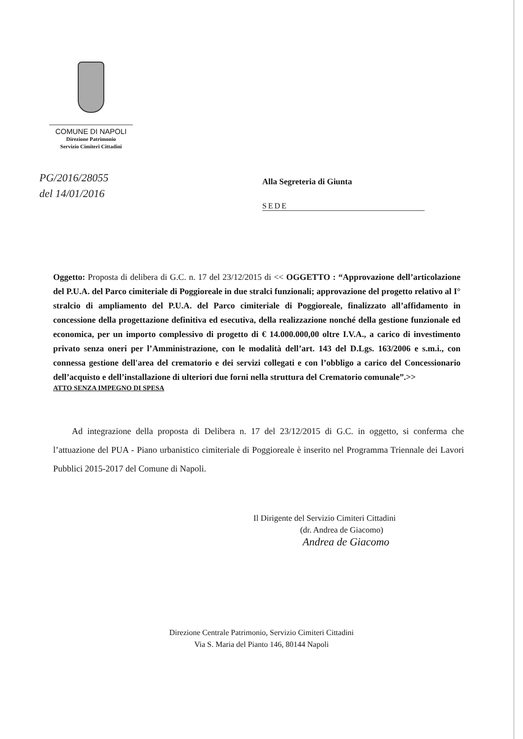COMUNE DI NAPOLI
Direzione Patrimonio
Servizio Cimiteri Cittadini
PG/2016/28055
del 14/01/2016
Alla Segreteria di Giunta
SEDE
Oggetto: Proposta di delibera di G.C. n. 17 del 23/12/2015 di << OGGETTO : “Approvazione dell’articolazione del P.U.A. del Parco cimiteriale di Poggioreale in due stralci funzionali; approvazione del progetto relativo al I° stralcio di ampliamento del P.U.A. del Parco cimiteriale di Poggioreale, finalizzato all’affidamento in concessione della progettazione definitiva ed esecutiva, della realizzazione nonché della gestione funzionale ed economica, per un importo complessivo di progetto di € 14.000.000,00 oltre I.V.A., a carico di investimento privato senza oneri per l’Amministrazione, con le modalità dell’art. 143 del D.Lgs. 163/2006 e s.m.i., con connessa gestione dell'area del crematorio e dei servizi collegati e con l’obbligo a carico del Concessionario dell’acquisto e dell’installazione di ulteriori due forni nella struttura del Crematorio comunale”.>>
ATTO SENZA IMPEGNO DI SPESA
Ad integrazione della proposta di Delibera n. 17 del 23/12/2015 di G.C. in oggetto, si conferma che l’attuazione del PUA - Piano urbanistico cimiteriale di Poggioreale è inserito nel Programma Triennale dei Lavori Pubblici 2015-2017 del Comune di Napoli.
Il Dirigente del Servizio Cimiteri Cittadini
(dr. Andrea de Giacomo)
Andrea de Giacomo
Direzione Centrale Patrimonio, Servizio Cimiteri Cittadini
Via S. Maria del Pianto 146, 80144 Napoli